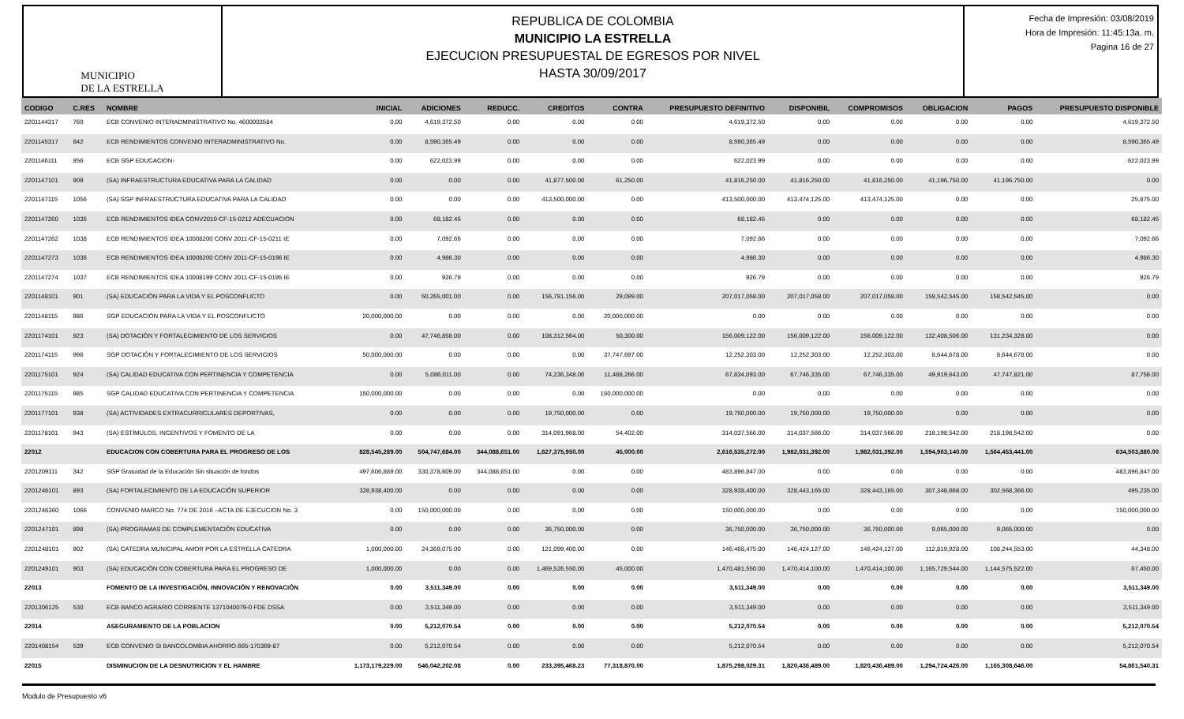MUNICIPIO
DE LA ESTRELLA
REPUBLICA DE COLOMBIA
MUNICIPIO LA ESTRELLA
EJECUCION PRESUPUESTAL DE EGRESOS POR NIVEL
HASTA 30/09/2017
Fecha de Impresión: 03/08/2019
Hora de Impresión: 11:45:13a. m.
Pagina 16 de 27
| CODIGO | C.RES | NOMBRE | INICIAL | ADICIONES | REDUCC. | CREDITOS | CONTRA | PRESUPUESTO DEFINITIVO | DISPONIBIL | COMPROMISOS | OBLIGACION | PAGOS | PRESUPUESTO DISPONIBLE |
| --- | --- | --- | --- | --- | --- | --- | --- | --- | --- | --- | --- | --- | --- |
| 2201144317 | 760 | ECB CONVENIO INTERADMINISTRATIVO No. 4600003584 | 0.00 | 4,619,372.50 | 0.00 | 0.00 | 0.00 | 4,619,372.50 | 0.00 | 0.00 | 0.00 | 0.00 | 4,619,372.50 |
| 2201145317 | 842 | ECB RENDIMIENTOS CONVENIO INTERADMINISTRATIVO No. | 0.00 | 8,590,365.49 | 0.00 | 0.00 | 0.00 | 8,590,365.49 | 0.00 | 0.00 | 0.00 | 0.00 | 8,590,365.49 |
| 2201146111 | 856 | ECB SGP EDUCACION- | 0.00 | 622,023.99 | 0.00 | 0.00 | 0.00 | 622,023.99 | 0.00 | 0.00 | 0.00 | 0.00 | 622,023.99 |
| 2201147101 | 909 | (SA) INFRAESTRUCTURA EDUCATIVA PARA LA CALIDAD | 0.00 | 0.00 | 0.00 | 41,877,500.00 | 61,250.00 | 41,816,250.00 | 41,816,250.00 | 41,816,250.00 | 41,196,750.00 | 41,196,750.00 | 0.00 |
| 2201147115 | 1056 | (SA) SGP INFRAESTRUCTURA EDUCATIVA PARA LA CALIDAD | 0.00 | 0.00 | 0.00 | 413,500,000.00 | 0.00 | 413,500,000.00 | 413,474,125.00 | 413,474,125.00 | 0.00 | 0.00 | 25,875.00 |
| 2201147260 | 1035 | ECB RENDIMIENTOS IDEA CONV2010-CF-15-0212 ADECUACION | 0.00 | 68,182.45 | 0.00 | 0.00 | 0.00 | 68,182.45 | 0.00 | 0.00 | 0.00 | 0.00 | 68,182.45 |
| 2201147262 | 1038 | ECB RENDIMIENTOS IDEA 10008200 CONV 2011-CF-15-0211 IE | 0.00 | 7,092.66 | 0.00 | 0.00 | 0.00 | 7,092.66 | 0.00 | 0.00 | 0.00 | 0.00 | 7,092.66 |
| 2201147273 | 1036 | ECB RENDIMIENTOS IDEA 10008200 CONV 2011-CF-15-0196 IE | 0.00 | 4,986.30 | 0.00 | 0.00 | 0.00 | 4,986.30 | 0.00 | 0.00 | 0.00 | 0.00 | 4,986.30 |
| 2201147274 | 1037 | ECB RENDIMIENTOS IDEA 10008199 CONV 2011-CF-15-0195 IE | 0.00 | 926.79 | 0.00 | 0.00 | 0.00 | 926.79 | 0.00 | 0.00 | 0.00 | 0.00 | 926.79 |
| 2201148101 | 901 | (SA) EDUCACIÓN PARA LA VIDA Y EL POSCONFLICTO | 0.00 | 50,265,001.00 | 0.00 | 156,781,156.00 | 29,099.00 | 207,017,058.00 | 207,017,058.00 | 207,017,058.00 | 158,542,545.00 | 158,542,545.00 | 0.00 |
| 2201148115 | 986 | SGP EDUCACIÓN PARA LA VIDA Y EL POSCONFLICTO | 20,000,000.00 | 0.00 | 0.00 | 0.00 | 20,000,000.00 | 0.00 | 0.00 | 0.00 | 0.00 | 0.00 | 0.00 |
| 2201174101 | 923 | (SA) DOTACIÓN Y FORTALECIMIENTO DE LOS SERVICIOS | 0.00 | 47,746,858.00 | 0.00 | 108,312,564.00 | 50,300.00 | 156,009,122.00 | 156,009,122.00 | 156,009,122.00 | 132,408,506.00 | 131,234,328.00 | 0.00 |
| 2201174115 | 996 | SGP DOTACIÓN Y FORTALECIMIENTO DE LOS SERVICIOS | 50,000,000.00 | 0.00 | 0.00 | 0.00 | 37,747,697.00 | 12,252,303.00 | 12,252,303.00 | 12,252,303.00 | 8,644,678.00 | 8,644,678.00 | 0.00 |
| 2201175101 | 924 | (SA) CALIDAD EDUCATIVA CON PERTINENCIA Y COMPETENCIA | 0.00 | 5,086,011.00 | 0.00 | 74,236,348.00 | 11,488,266.00 | 67,834,093.00 | 67,746,335.00 | 67,746,335.00 | 49,919,643.00 | 47,747,821.00 | 87,758.00 |
| 2201175115 | 985 | SGP CALIDAD EDUCATIVA CON PERTINENCIA Y COMPETENCIA | 150,000,000.00 | 0.00 | 0.00 | 0.00 | 150,000,000.00 | 0.00 | 0.00 | 0.00 | 0.00 | 0.00 | 0.00 |
| 2201177101 | 938 | (SA) ACTIVIDADES EXTRACURRICULARES DEPORTIVAS, | 0.00 | 0.00 | 0.00 | 19,750,000.00 | 0.00 | 19,750,000.00 | 19,750,000.00 | 19,750,000.00 | 0.00 | 0.00 | 0.00 |
| 2201178101 | 943 | (SA) ESTÍMULOS, INCENTIVOS Y FOMENTO DE LA | 0.00 | 0.00 | 0.00 | 314,091,968.00 | 54,402.00 | 314,037,566.00 | 314,037,566.00 | 314,037,566.00 | 218,198,542.00 | 218,198,542.00 | 0.00 |
| 22012 | | EDUCACION CON COBERTURA PARA EL PROGRESO DE LOS | 828,545,289.00 | 504,747,684.00 | 344,088,651.00 | 1,627,375,950.00 | 45,000.00 | 2,616,535,272.00 | 1,982,031,392.00 | 1,982,031,392.00 | 1,594,963,140.00 | 1,564,453,441.00 | 634,503,880.00 |
| 2201209111 | 342 | SGP Gratuidad de la Educación Sin situación de fondos | 497,606,889.00 | 330,378,609.00 | 344,088,651.00 | 0.00 | 0.00 | 483,896,847.00 | 0.00 | 0.00 | 0.00 | 0.00 | 483,896,847.00 |
| 2201246101 | 893 | (SA) FORTALECIMIENTO DE LA EDUCACIÓN SUPERIOR | 328,938,400.00 | 0.00 | 0.00 | 0.00 | 0.00 | 328,938,400.00 | 328,443,165.00 | 328,443,165.00 | 307,348,668.00 | 302,568,366.00 | 495,235.00 |
| 2201246360 | 1066 | CONVENIO MARCO No. 774 DE 2016 –ACTA DE EJECUCION No. 3 | 0.00 | 150,000,000.00 | 0.00 | 0.00 | 0.00 | 150,000,000.00 | 0.00 | 0.00 | 0.00 | 0.00 | 150,000,000.00 |
| 2201247101 | 898 | (SA) PROGRAMAS DE COMPLEMENTACIÓN EDUCATIVA | 0.00 | 0.00 | 0.00 | 36,750,000.00 | 0.00 | 36,750,000.00 | 36,750,000.00 | 36,750,000.00 | 9,065,000.00 | 9,065,000.00 | 0.00 |
| 2201248101 | 902 | (SA) CATEDRA MUNICIPAL AMOR POR LA ESTRELLA CATEDRA | 1,000,000.00 | 24,369,075.00 | 0.00 | 121,099,400.00 | 0.00 | 146,468,475.00 | 146,424,127.00 | 146,424,127.00 | 112,819,928.00 | 108,244,553.00 | 44,348.00 |
| 2201249101 | 903 | (SA) EDUCACIÓN CON COBERTURA PARA EL PROGRESO DE | 1,000,000.00 | 0.00 | 0.00 | 1,469,526,550.00 | 45,000.00 | 1,470,481,550.00 | 1,470,414,100.00 | 1,470,414,100.00 | 1,165,729,544.00 | 1,144,575,522.00 | 67,450.00 |
| 22013 | | FOMENTO DE LA INVESTIGACIÓN, INNOVACIÓN Y RENOVACIÓN | 0.00 | 3,511,349.00 | 0.00 | 0.00 | 0.00 | 3,511,349.00 | 0.00 | 0.00 | 0.00 | 0.00 | 3,511,349.00 |
| 2201306125 | 530 | ECB BANCO AGRARIO CORRIENTE 1371040079-0 FDE DSSA | 0.00 | 3,511,349.00 | 0.00 | 0.00 | 0.00 | 3,511,349.00 | 0.00 | 0.00 | 0.00 | 0.00 | 3,511,349.00 |
| 22014 | | ASEGURAMIENTO DE LA POBLACION | 0.00 | 5,212,070.54 | 0.00 | 0.00 | 0.00 | 5,212,070.54 | 0.00 | 0.00 | 0.00 | 0.00 | 5,212,070.54 |
| 2201408154 | 539 | ECB CONVENIO SI BANCOLOMBIA AHORRO.665-170369-87 | 0.00 | 5,212,070.54 | 0.00 | 0.00 | 0.00 | 5,212,070.54 | 0.00 | 0.00 | 0.00 | 0.00 | 5,212,070.54 |
| 22015 | | DISMINUCION DE LA DESNUTRICION Y EL HAMBRE | 1,173,179,229.00 | 546,042,202.08 | 0.00 | 233,395,468.23 | 77,318,870.00 | 1,875,298,029.31 | 1,820,436,489.00 | 1,820,436,489.00 | 1,294,724,426.00 | 1,165,308,646.00 | 54,861,540.31 |
Modulo de Presupuesto v6